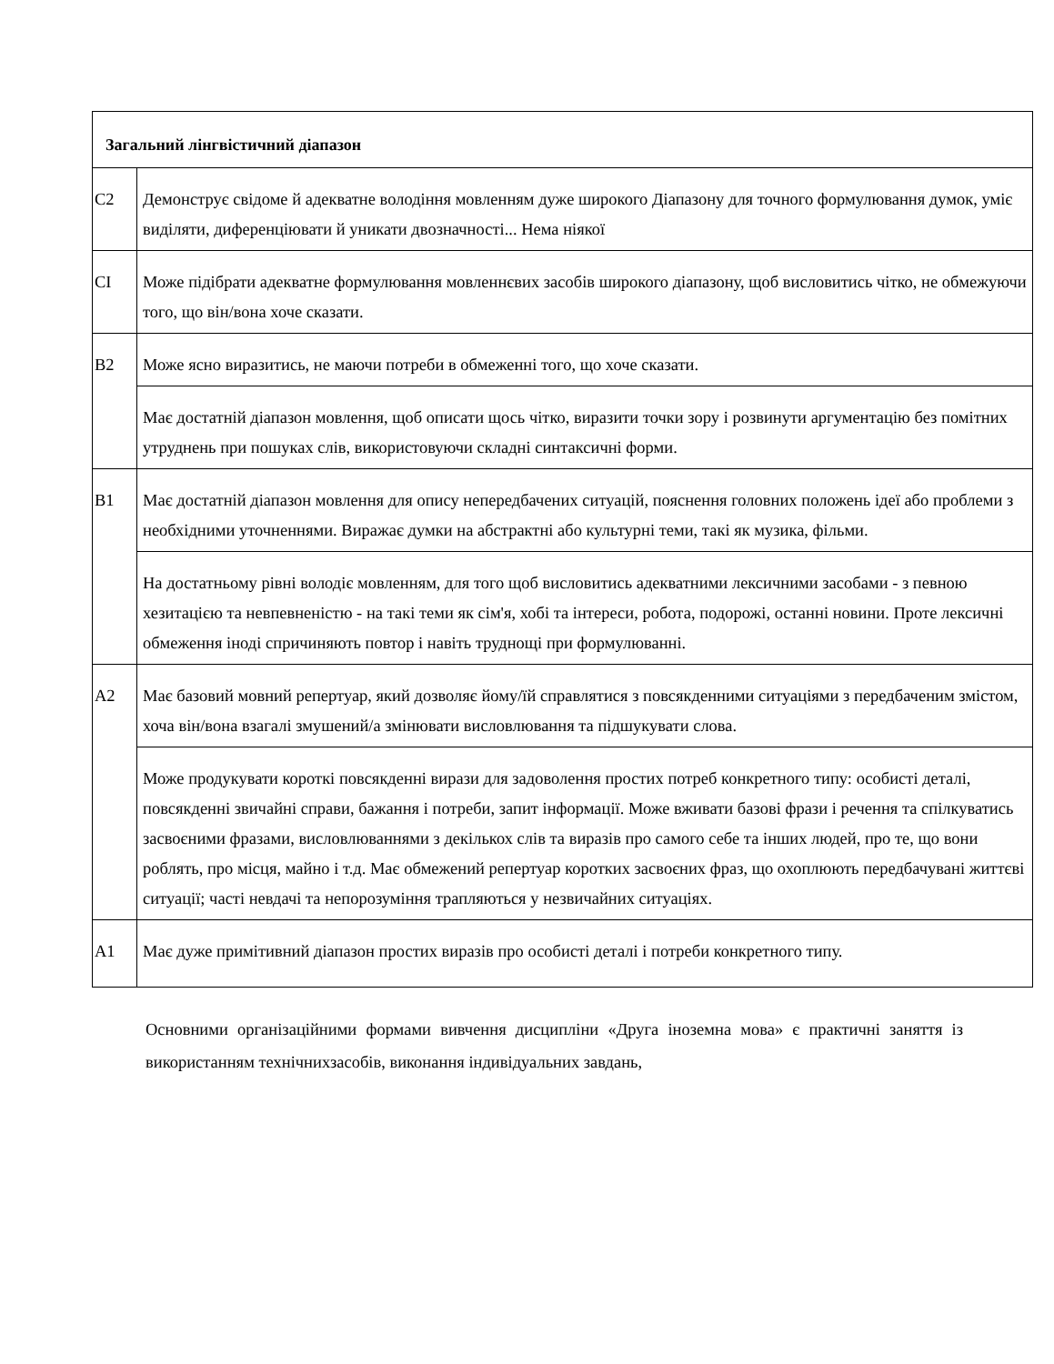| Загальний лінгвістичний діапазон | |
| --- | --- |
| C2 | Демонструє свідоме й адекватне володіння мовленням дуже широкого Діапазону для точного формулювання думок, уміє виділяти, диференціювати й уникати двозначності... Нема ніякої |
| CI | Може підібрати адекватне формулювання мовленнєвих засобів широкого діапазону, щоб висловитись чітко, не обмежуючи того, що він/вона хоче сказати. |
| B2 | Може ясно виразитись, не маючи потреби в обмеженні того, що хоче сказати. |
| | Має достатній діапазон мовлення, щоб описати щось чітко, виразити точки зору і розвинути аргументацію без помітних утруднень при пошуках слів, використовуючи складні синтаксичні форми. |
| B1 | Має достатній діапазон мовлення для опису непередбачених ситуацій, пояснення головних положень ідеї або проблеми з необхідними уточненнями. Виражає думки на абстрактні або культурні теми, такі як музика, фільми. |
| | На достатньому рівні володіє мовленням, для того щоб висловитись адекватними лексичними засобами - з певною хезитацією та невпевненістю - на такі теми як сім'я, хобі та інтереси, робота, подорожі, останні новини. Проте лексичні обмеження іноді спричиняють повтор і навіть труднощі при формулюванні. |
| A2 | Має базовий мовний репертуар, який дозволяє йому/їй справлятися з повсякденними ситуаціями з передбаченим змістом, хоча він/вона взагалі змушений/а змінювати висловлювання та підшукувати слова. |
| | Може продукувати короткі повсякденні вирази для задоволення простих потреб конкретного типу: особисті деталі, повсякденні звичайні справи, бажання і потреби, запит інформації. Може вживати базові фрази і речення та спілкуватись засвоєними фразами, висловлюваннями з декількох слів та виразів про самого себе та інших людей, про те, що вони роблять, про місця, майно і т.д. Має обмежений репертуар коротких засвоєних фраз, що охоплюють передбачувані життєві ситуації; часті невдачі та непорозуміння трапляються у незвичайних ситуаціях. |
| A1 | Має дуже примітивний діапазон простих виразів про особисті деталі і потреби конкретного типу. |
Основними організаційними формами вивчення дисципліни «Друга іноземна мова» є практичні заняття із використанням технічнихзасобів, виконання індивідуальних завдань,